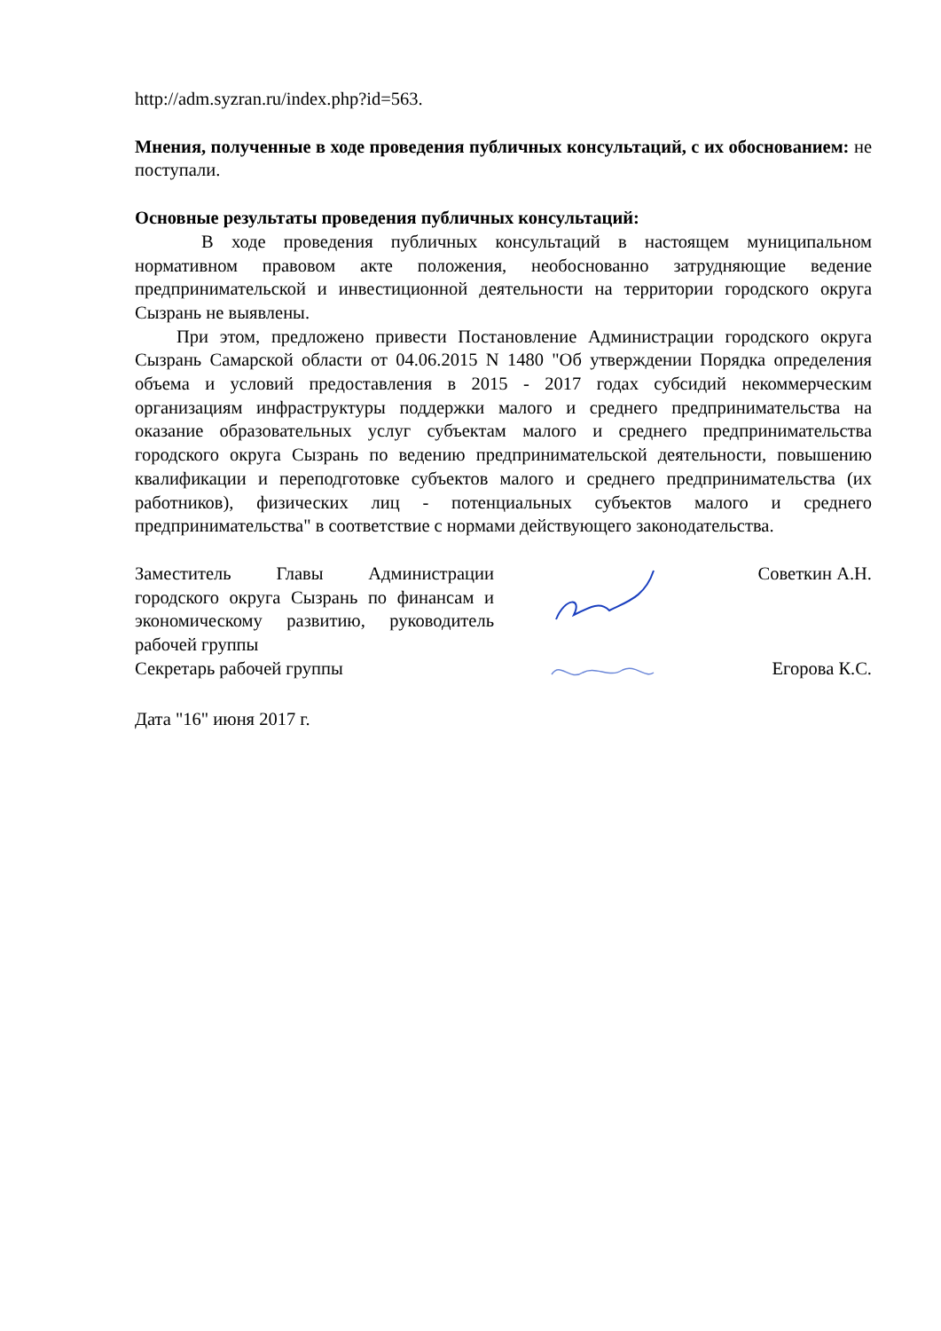http://adm.syzran.ru/index.php?id=563.
Мнения, полученные в ходе проведения публичных консультаций, с их обоснованием: не поступали.
Основные результаты проведения публичных консультаций:
В ходе проведения публичных консультаций в настоящем муниципальном нормативном правовом акте положения, необоснованно затрудняющие ведение предпринимательской и инвестиционной деятельности на территории городского округа Сызрань не выявлены.
При этом, предложено привести Постановление Администрации городского округа Сызрань Самарской области от 04.06.2015 N 1480 "Об утверждении Порядка определения объема и условий предоставления в 2015 - 2017 годах субсидий некоммерческим организациям инфраструктуры поддержки малого и среднего предпринимательства на оказание образовательных услуг субъектам малого и среднего предпринимательства городского округа Сызрань по ведению предпринимательской деятельности, повышению квалификации и переподготовке субъектов малого и среднего предпринимательства (их работников), физических лиц - потенциальных субъектов малого и среднего предпринимательства" в соответствие с нормами действующего законодательства.
Заместитель Главы Администрации городского округа Сызрань по финансам и экономическому развитию, руководитель рабочей группы
Советкин А.Н.
Секретарь рабочей группы Егорова К.С.
Дата "16" июня 2017 г.